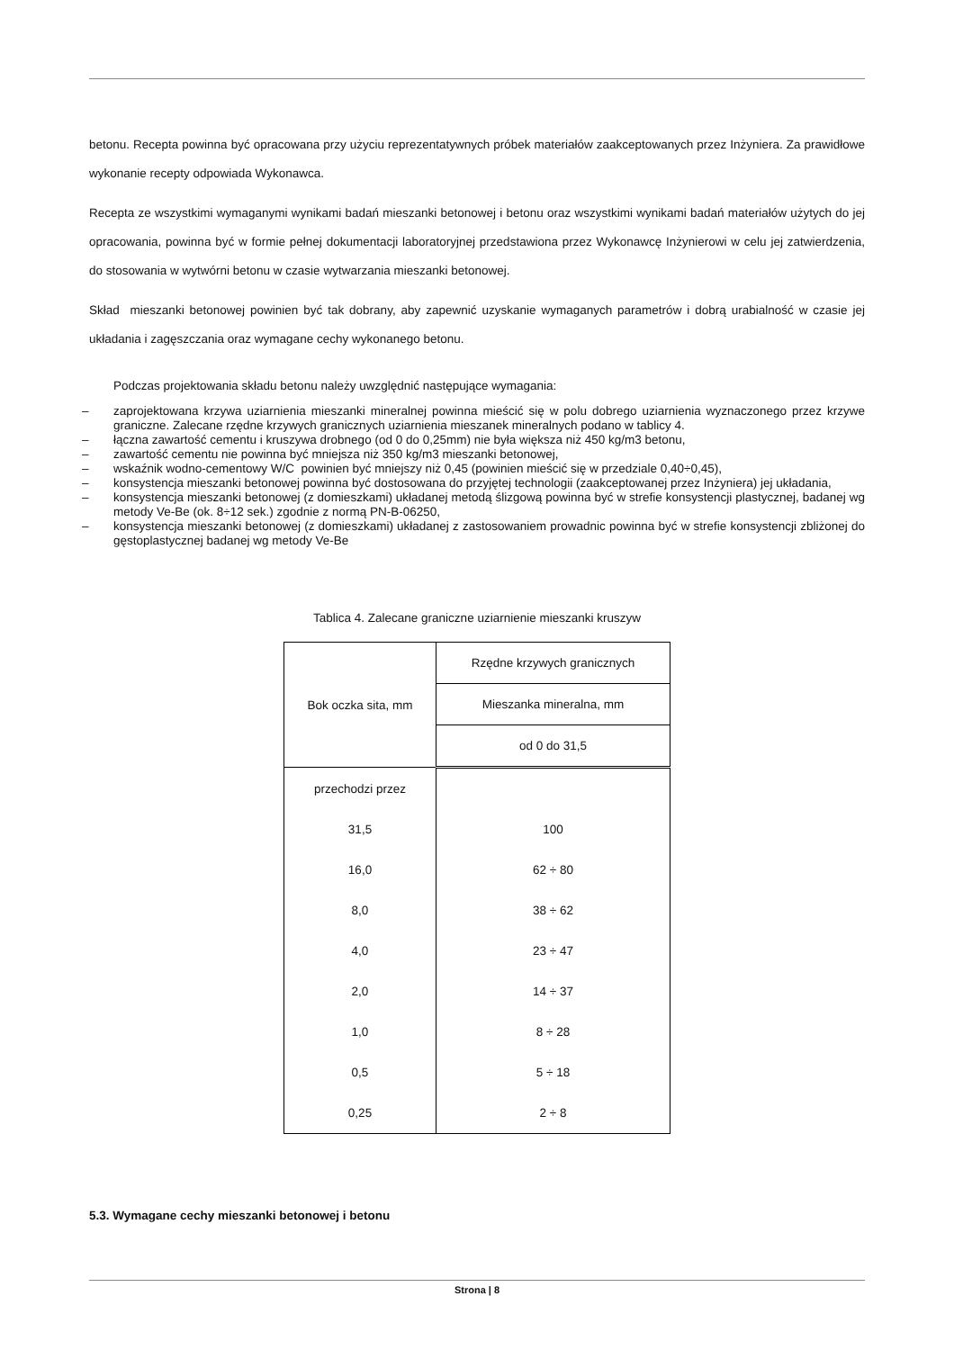betonu. Recepta powinna być opracowana przy użyciu reprezentatywnych próbek materiałów zaakceptowanych przez Inżyniera. Za prawidłowe wykonanie recepty odpowiada Wykonawca.
Recepta ze wszystkimi wymaganymi wynikami badań mieszanki betonowej i betonu oraz wszystkimi wynikami badań materiałów użytych do jej opracowania, powinna być w formie pełnej dokumentacji laboratoryjnej przedstawiona przez Wykonawcę Inżynierowi w celu jej zatwierdzenia, do stosowania w wytwórni betonu w czasie wytwarzania mieszanki betonowej.
Skład mieszanki betonowej powinien być tak dobrany, aby zapewnić uzyskanie wymaganych parametrów i dobrą urabialność w czasie jej układania i zagęszczania oraz wymagane cechy wykonanego betonu.
Podczas projektowania składu betonu należy uwzględnić następujące wymagania:
– zaprojektowana krzywa uziarnienia mieszanki mineralnej powinna mieścić się w polu dobrego uziarnienia wyznaczonego przez krzywe graniczne. Zalecane rzędne krzywych granicznych uziarnienia mieszanek mineralnych podano w tablicy 4.
– łączna zawartość cementu i kruszywa drobnego (od 0 do 0,25mm) nie była większa niż 450 kg/m3 betonu,
– zawartość cementu nie powinna być mniejsza niż 350 kg/m3 mieszanki betonowej,
– wskaźnik wodno-cementowy W/C powinien być mniejszy niż 0,45 (powinien mieścić się w przedziale 0,40÷0,45),
– konsystencja mieszanki betonowej powinna być dostosowana do przyjętej technologii (zaakceptowanej przez Inżyniera) jej układania,
– konsystencja mieszanki betonowej (z domieszkami) układanej metodą ślizgową powinna być w strefie konsystencji plastycznej, badanej wg metody Ve-Be (ok. 8÷12 sek.) zgodnie z normą PN-B-06250,
– konsystencja mieszanki betonowej (z domieszkami) układanej z zastosowaniem prowadnic powinna być w strefie konsystencji zbliżonej do gęstoplastycznej badanej wg metody Ve-Be
Tablica 4. Zalecane graniczne uziarnienie mieszanki kruszyw
| Bok oczka sita, mm | Rzędne krzywych granicznych |
| --- | --- |
| | Mieszanka mineralna, mm |
| | od 0 do 31,5 |
| przechodzi przez | |
| 31,5 | 100 |
| 16,0 | 62 ÷ 80 |
| 8,0 | 38 ÷ 62 |
| 4,0 | 23 ÷ 47 |
| 2,0 | 14 ÷ 37 |
| 1,0 | 8 ÷ 28 |
| 0,5 | 5 ÷ 18 |
| 0,25 | 2 ÷ 8 |
5.3. Wymagane cechy mieszanki betonowej i betonu
Strona | 8